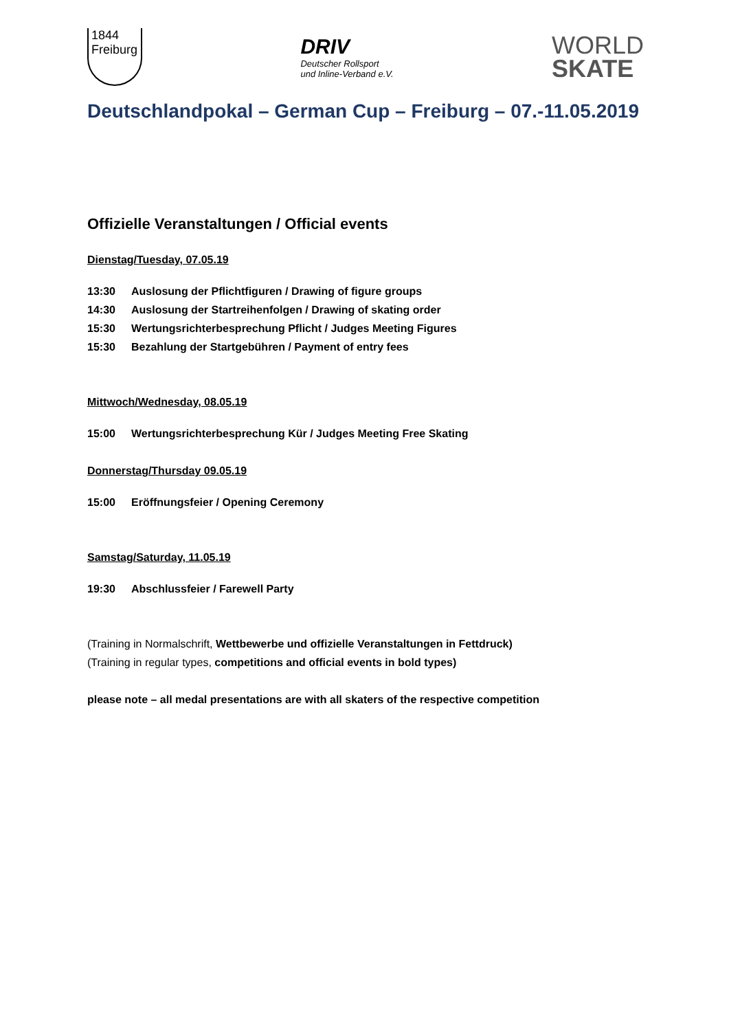1844
Freiburg
DRIV
Deutscher Rollsport
und Inline-Verband e.V.
WORLD
SKATE
Deutschlandpokal – German Cup – Freiburg – 07.-11.05.2019
Offizielle Veranstaltungen / Official events
Dienstag/Tuesday, 07.05.19
13:30 Auslosung der Pflichtfiguren / Drawing of figure groups
14:30 Auslosung der Startreihenfolgen / Drawing of skating order
15:30 Wertungsrichterbesprechung Pflicht / Judges Meeting Figures
15:30 Bezahlung der Startgebühren / Payment of entry fees
Mittwoch/Wednesday, 08.05.19
15:00 Wertungsrichterbesprechung Kür / Judges Meeting Free Skating
Donnerstag/Thursday 09.05.19
15:00 Eröffnungsfeier / Opening Ceremony
Samstag/Saturday, 11.05.19
19:30 Abschlussfeier / Farewell Party
(Training in Normalschrift, Wettbewerbe und offizielle Veranstaltungen in Fettdruck)
(Training in regular types, competitions and official events in bold types)
please note – all medal presentations are with all skaters of the respective competition